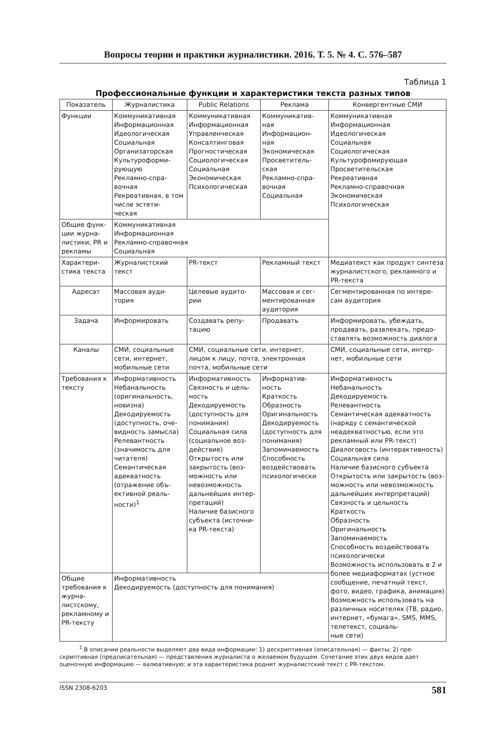Вопросы теории и практики журналистики. 2016. Т. 5. № 4. С. 576–587
Таблица 1
Профессиональные функции и характеристики текста разных типов
| Показатель | Журналистика | Public Relations | Реклама | Конвергентные СМИ |
| --- | --- | --- | --- | --- |
| Функции | Коммуникативная Информационная Идеологическая Социальная Организаторская Культуроформи- рующую Рекламно-спра- вочная Рекреативная, в том числе эстети- ческая | Коммуникативная Информационная Управленческая Консалтинговая Прогностическая Социологическая Социальная Экономическая Психологическая | Коммуникатив- ная Информацион- ная Экономическая Просветитель- ская Рекламно-спра- вочная Социальная | Коммуникативная Информационная Идеологическая Социальная Социологическая Культурофомирующая Просветительская Рекреативная Рекламно-справочная Экономическая Психологическая |
| Общие функ- ции журна- листики, PR и рекламы | Коммуникативная Информационная Рекламно-справочная Социальная | | | |
| Характери- стика текста | Журналистский текст | PR-текст | Рекламный текст | Медиатекст как продукт синтеза журналистского, рекламного и PR-текста |
| Адресат | Массовая ауди- тория | Целевые аудито- рии | Массовая и сег- ментированная аудитория | Сегментированная по интере- сам аудитория |
| Задача | Информировать | Создавать репу- тацию | Продавать | Информировать, убеждать, продавать, развлекать, предо- ставлять возможность диалога |
| Каналы | СМИ, социальные сети, интернет, мобильные сети | СМИ, социальные сети, интернет, лицом к лицу, почта, электронная почта, мобильные сети | | СМИ, социальные сети, интер- нет, мобильные сети |
| Требования к тексту | Информативность Небанальность (оригинальность, новизна) Декодируемость (доступность, оче- видность замысла) Релевантность (значимость для читателя) Семантическая адекватность (отражение объ- ективной реаль- ности)<sup>1</sup> | Информативность Связность и цель- ность Декодируемость (доступность для понимания) Социальная сила (социальное воз- действие) Открытость или закрытость (воз- можность или невозможность дальнейших интер- претаций) Наличие базисного субъекта (источни- ка PR-текста) | Информатив- ность Краткость Образность Оригинальность Декодируемость (доступность для понимания) Запоминаемость Способность воздействовать психологически | Информативность Небанальность Декодируемость Релевантность Семантическая адекватность (наряду с семантической неадекватностью, если это рекламный или PR-текст) Диалоговость (интерактивность) Социальная сила Наличие базисного субъекта Открытость или закрытость (воз- можность или невозможность дальнейших интерпретаций) Связность и цельность Краткость Образность Оригинальность Запоминаемость Способность воздействовать психологически Возможность использовать в 2 и более медиаформатах (устное сообщение, печатный текст, фото, видео, графика, анимация) Возможность использовать на различных носителях (ТВ, радио, интернет, «бумага», SMS, MMS, телетекст, социаль- ные сети) |
| Общие требования к журна- листскому, рекламному и PR-тексту | Информативность Декодируемость (доступность для понимания) | | | |
<sup>1</sup> В описании реальности выделяют два вида информации: 1) дескриптивная (описательная) — факты; 2) пре-
скриптивная (предписательная) — представления журналиста о желаемом будущем. Сочетание этих двух видов дает оценочную информацию — валюативную: и эта характеристика роднит журналистский текст с PR-текстом.
ISSN 2308-6203 581